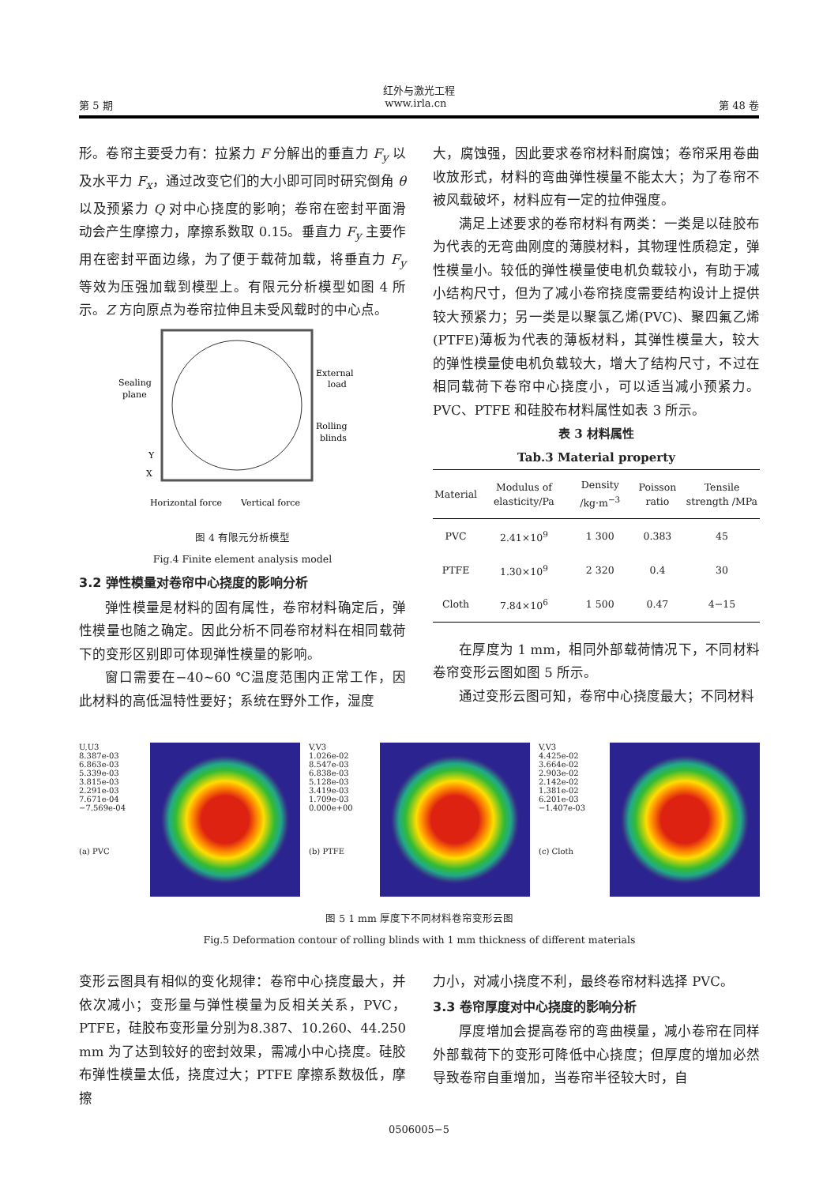红外与激光工程
第 5 期 www.irla.cn 第 48 卷
形。卷帘主要受力有：拉紧力 F 分解出的垂直力 F<sub>y</sub> 以及水平力 F<sub>x</sub>，通过改变它们的大小即可同时研究倒角 θ 以及预紧力 Q 对中心挠度的影响；卷帘在密封平面滑动会产生摩擦力，摩擦系数取 0.15。垂直力 F<sub>y</sub> 主要作用在密封平面边缘，为了便于载荷加载，将垂直力 F<sub>y</sub> 等效为压强加载到模型上。有限元分析模型如图 4 所示。Z 方向原点为卷帘拉伸且未受风载时的中心点。
Sealing
plane
External
load
Rolling
blinds
Horizontal force
Vertical force
X
Y
图 4 有限元分析模型
Fig.4 Finite element analysis model
3.2 弹性模量对卷帘中心挠度的影响分析
弹性模量是材料的固有属性，卷帘材料确定后，弹性模量也随之确定。因此分析不同卷帘材料在相同载荷下的变形区别即可体现弹性模量的影响。
窗口需要在−40~60 ℃温度范围内正常工作，因此材料的高低温特性要好；系统在野外工作，湿度
大，腐蚀强，因此要求卷帘材料耐腐蚀；卷帘采用卷曲收放形式，材料的弯曲弹性模量不能太大；为了卷帘不被风载破坏，材料应有一定的拉伸强度。
满足上述要求的卷帘材料有两类：一类是以硅胶布为代表的无弯曲刚度的薄膜材料，其物理性质稳定，弹性模量小。较低的弹性模量使电机负载较小，有助于减小结构尺寸，但为了减小卷帘挠度需要结构设计上提供较大预紧力；另一类是以聚氯乙烯(PVC)、聚四氟乙烯(PTFE)薄板为代表的薄板材料，其弹性模量大，较大的弹性模量使电机负载较大，增大了结构尺寸，不过在相同载荷下卷帘中心挠度小，可以适当减小预紧力。PVC、PTFE 和硅胶布材料属性如表 3 所示。
表 3 材料属性
Tab.3 Material property
| Material | Modulus of elasticity/Pa | Density /kg·m<sup>−3</sup> | Poisson ratio | Tensile strength /MPa |
| --- | --- | --- | --- | --- |
| PVC | 2.41×10<sup>9</sup> | 1 300 | 0.383 | 45 |
| PTFE | 1.30×10<sup>9</sup> | 2 320 | 0.4 | 30 |
| Cloth | 7.84×10<sup>6</sup> | 1 500 | 0.47 | 4−15 |
在厚度为 1 mm，相同外部载荷情况下，不同材料卷帘变形云图如图 5 所示。
通过变形云图可知，卷帘中心挠度最大；不同材料
U,U3
8.387e-03
6.863e-03
5.339e-03
3.815e-03
2.291e-03
7.671e-04
−7.569e-04
(a) PVC
V,V3
1.026e-02
8.547e-03
6.838e-03
5.128e-03
3.419e-03
1.709e-03
0.000e+00
(b) PTFE
V,V3
4.425e-02
3.664e-02
2.903e-02
2.142e-02
1.381e-02
6.201e-03
−1.407e-03
(c) Cloth
图 5 1 mm 厚度下不同材料卷帘变形云图
Fig.5 Deformation contour of rolling blinds with 1 mm thickness of different materials
变形云图具有相似的变化规律：卷帘中心挠度最大，并依次减小；变形量与弹性模量为反相关关系，PVC，PTFE，硅胶布变形量分别为8.387、10.260、44.250 mm 为了达到较好的密封效果，需减小中心挠度。硅胶布弹性模量太低，挠度过大；PTFE 摩擦系数极低，摩擦
力小，对减小挠度不利，最终卷帘材料选择 PVC。
3.3 卷帘厚度对中心挠度的影响分析
厚度增加会提高卷帘的弯曲模量，减小卷帘在同样外部载荷下的变形可降低中心挠度；但厚度的增加必然导致卷帘自重增加，当卷帘半径较大时，自
0506005−5